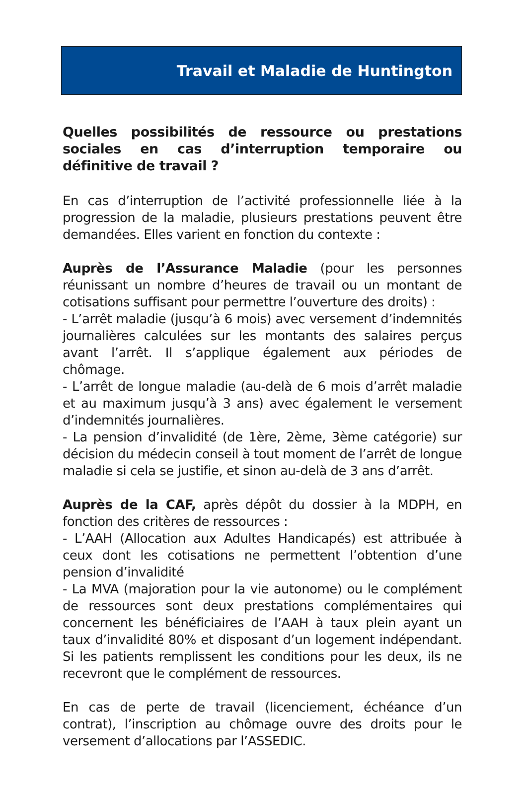Travail et Maladie de Huntington
Quelles possibilités de ressource ou prestations sociales en cas d’interruption temporaire ou définitive de travail ?
En cas d’interruption de l’activité professionnelle liée à la progression de la maladie, plusieurs prestations peuvent être demandées. Elles varient en fonction du contexte :
Auprès de l’Assurance Maladie (pour les personnes réunissant un nombre d’heures de travail ou un montant de cotisations suffisant pour permettre l’ouverture des droits) :
- L’arrêt maladie (jusqu’à 6 mois) avec versement d’indemnités journalières calculées sur les montants des salaires perçus avant l’arrêt. Il s’applique également aux périodes de chômage.
- L’arrêt de longue maladie (au-delà de 6 mois d’arrêt maladie et au maximum jusqu’à 3 ans) avec également le versement d’indemnités journalières.
- La pension d’invalidité (de 1ère, 2ème, 3ème catégorie) sur décision du médecin conseil à tout moment de l’arrêt de longue maladie si cela se justifie, et sinon au-delà de 3 ans d’arrêt.
Auprès de la CAF, après dépôt du dossier à la MDPH, en fonction des critères de ressources :
- L’AAH (Allocation aux Adultes Handicapés) est attribuée à ceux dont les cotisations ne permettent l’obtention d’une pension d’invalidité
- La MVA (majoration pour la vie autonome) ou le complément de ressources sont deux prestations complémentaires qui concernent les bénéficiaires de l’AAH à taux plein ayant un taux d’invalidité 80% et disposant d’un logement indépendant. Si les patients remplissent les conditions pour les deux, ils ne recevront que le complément de ressources.
En cas de perte de travail (licenciement, échéance d’un contrat), l’inscription au chômage ouvre des droits pour le versement d’allocations par l’ASSEDIC.